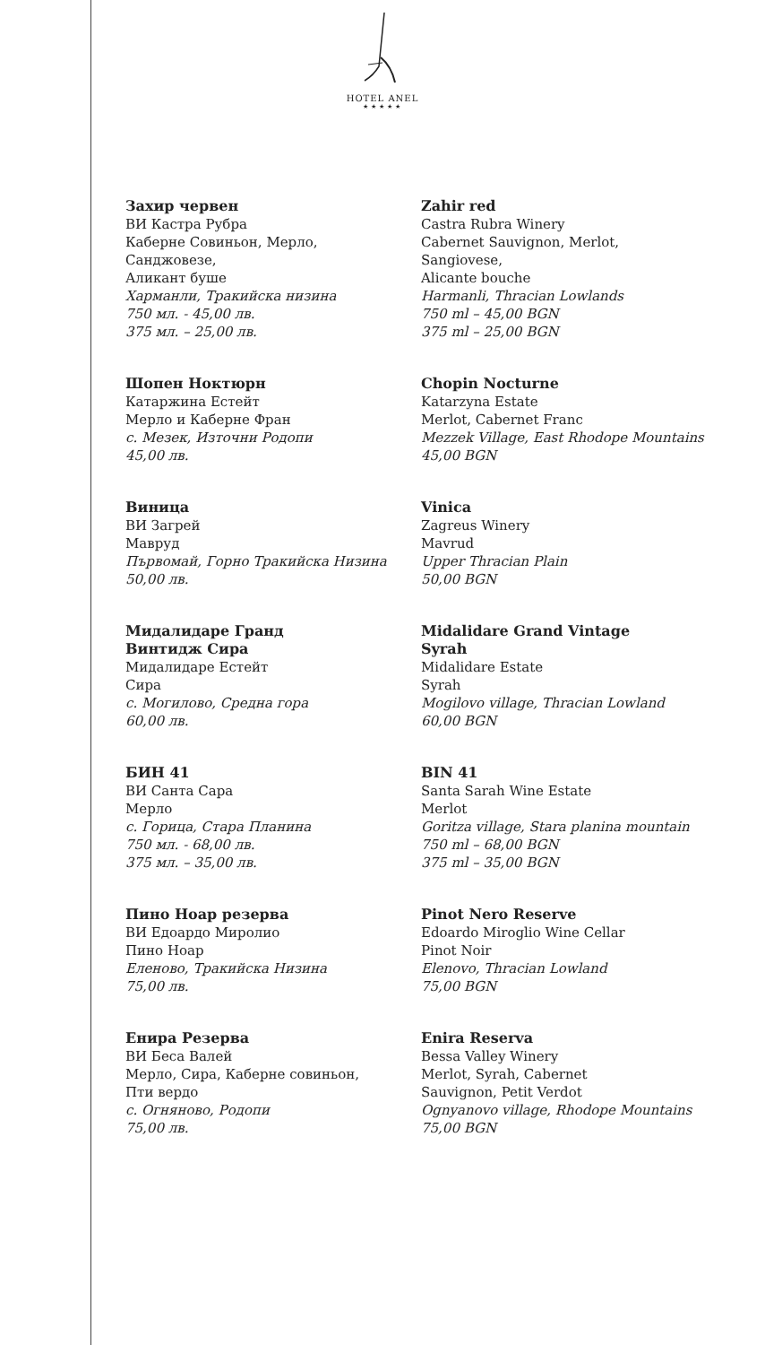HOTEL ANEL
★★★★★
Захир червен
ВИ Кастра Рубра
Каберне Совиньон, Мерло,
Санджовезе,
Аликант буше
Харманли, Тракийска низина
750 мл. - 45,00 лв.
375 мл. – 25,00 лв.
Zahir red
Castra Rubra Winery
Cabernet Sauvignon, Merlot,
Sangiovese,
Alicante bouche
Harmanli, Thracian Lowlands
750 ml – 45,00 BGN
375 ml – 25,00 BGN
Шопен Ноктюрн
Катаржина Естейт
Мерло и Каберне Фран
с. Мезек, Източни Родопи
45,00 лв.
Chopin Nocturne
Katarzyna Estate
Merlot, Cabernet Franc
Mezzek Village, East Rhodope Mountains
45,00 BGN
Виница
ВИ Загрей
Мавруд
Първомай, Горно Тракийска Низина
50,00 лв.
Vinica
Zagreus Winery
Mavrud
Upper Thracian Plain
50,00 BGN
Мидалидаре Гранд
Винтидж Сира
Мидалидаре Естейт
Сира
с. Могилово, Средна гора
60,00 лв.
Midalidare Grand Vintage
Syrah
Midalidare Estate
Syrah
Mogilovo village, Thracian Lowland
60,00 BGN
БИН 41
ВИ Санта Сара
Мерло
с. Горица, Стара Планина
750 мл. - 68,00 лв.
375 мл. – 35,00 лв.
BIN 41
Santa Sarah Wine Estate
Merlot
Goritza village, Stara planina mountain
750 ml – 68,00 BGN
375 ml – 35,00 BGN
Пино Ноар резерва
ВИ Едоардо Миролио
Пино Ноар
Еленово, Тракийска Низина
75,00 лв.
Pinot Nero Reserve
Edoardo Miroglio Wine Cellar
Pinot Noir
Elenovo, Thracian Lowland
75,00 BGN
Енира Резерва
ВИ Беса Валей
Мерло, Сира, Каберне совиньон,
Пти вердо
с. Огняново, Родопи
75,00 лв.
Enira Reserva
Bessa Valley Winery
Merlot, Syrah, Cabernet
Sauvignon, Petit Verdot
Ognyanovo village, Rhodope Mountains
75,00 BGN